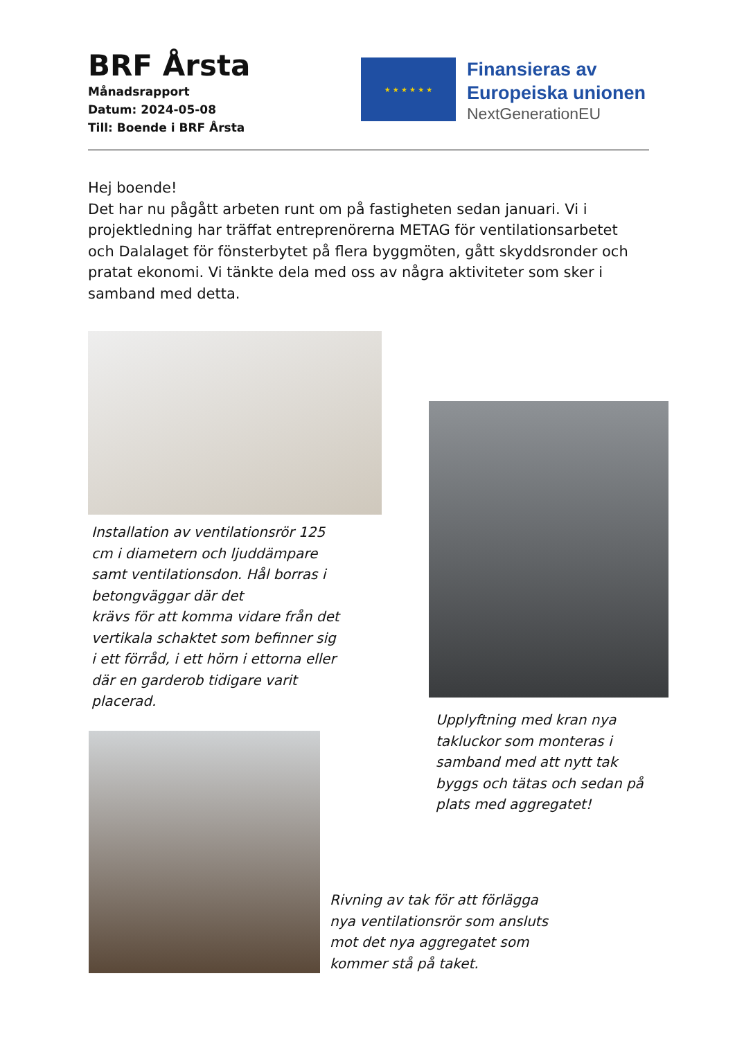BRF Årsta
Månadsrapport
Datum: 2024-05-08
Till: Boende i BRF Årsta
★ ★ ★ ★ ★ ★
Finansieras av
Europeiska unionen
NextGenerationEU
Hej boende!
Det har nu pågått arbeten runt om på fastigheten sedan januari. Vi i projektledning har träffat entreprenörerna METAG för ventilationsarbetet och Dalalaget för fönsterbytet på flera byggmöten, gått skyddsronder och pratat ekonomi. Vi tänkte dela med oss av några aktiviteter som sker i samband med detta.
Installation av ventilationsrör 125 cm i diametern och ljuddämpare samt ventilationsdon. Hål borras i betongväggar där det
krävs för att komma vidare från det vertikala schaktet som befinner sig i ett förråd, i ett hörn i ettorna eller där en garderob tidigare varit placerad.
Upplyftning med kran nya takluckor som monteras i samband med att nytt tak byggs och tätas och sedan på plats med aggregatet!
Rivning av tak för att förlägga nya ventilationsrör som ansluts mot det nya aggregatet som kommer stå på taket.